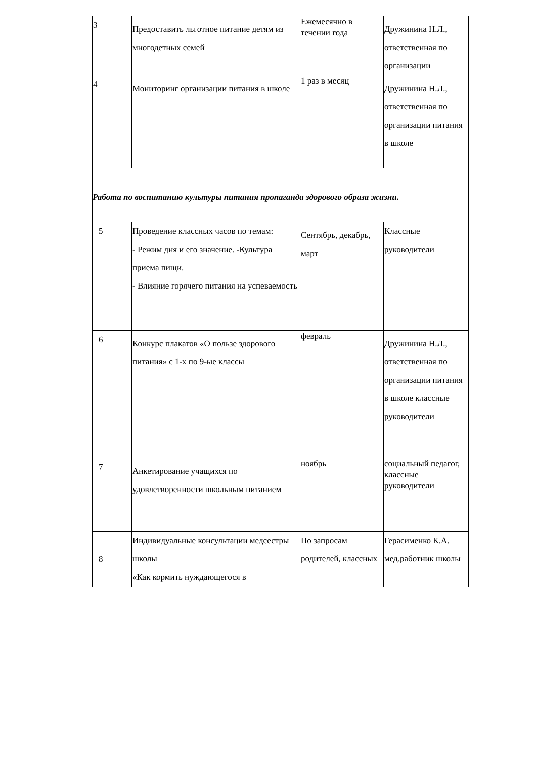| 3 | Предоставить льготное питание детям из многодетных семей | Ежемесячно в течении года | Дружинина Н.Л., ответственная по организации |
| 4 | Мониторинг организации питания в школе | 1 раз в месяц | Дружинина Н.Л., ответственная по организации питания в школе |
| Работа по воспитанию культуры питания пропаганда здорового образа жизни. | | | |
| 5 | Проведение классных часов по темам: - Режим дня и его значение. -Культура приема пищи. - Влияние горячего питания на успеваемость | Сентябрь, декабрь, март | Классные руководители |
| 6 | Конкурс плакатов «О пользе здорового питания» с 1-х по 9-ые классы | февраль | Дружинина Н.Л., ответственная по организации питания в школе классные руководители |
| 7 | Анкетирование учащихся по удовлетворенности школьным питанием | ноябрь | социальный педагог, классные руководители |
| 8 | Индивидуальные консультации медсестры школы «Как кормить нуждающегося в | По запросам родителей, классных | Герасименко К.А. мед.работник школы |